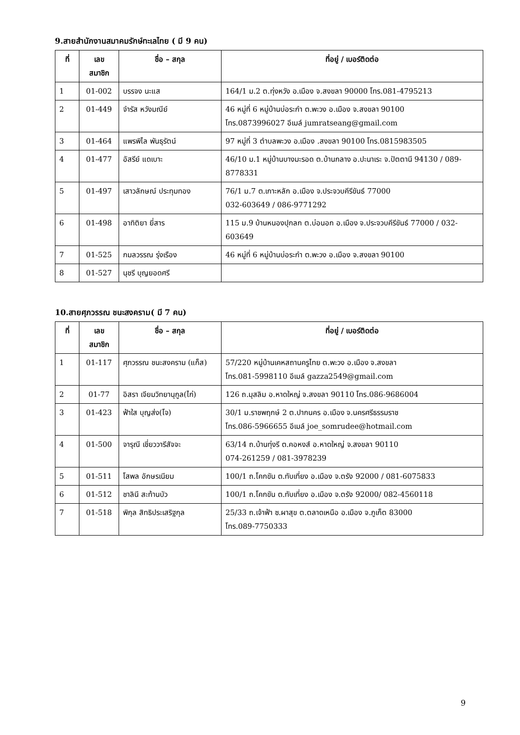9.สายสำนักงานสมาคมรักษ์ทะเลไทย ( มี 9 คน)
| ที่ | เลข สมาชิก | ชื่อ – สกุล | ที่อยู่ / เบอร์ติดต่อ |
| --- | --- | --- | --- |
| 1 | 01-002 | บรรจง นะแส | 164/1 ม.2 ต.ทุ่งหวัง อ.เมือง จ.สงขลา 90000 โทร.081-4795213 |
| 2 | 01-449 | จำรัส หวังมณีย์ | 46 หมู่ที่ 6 หมู่บ้านบ่อระกำ ต.พะวง อ.เมือง จ.สงขลา 90100 โทร.0873996027 อีเมล์ jumratseang@gmail.com |
| 3 | 01-464 | แพรพิไล พันธุรัตน์ | 97 หมู่ที่ 3 ตำบลพะวง อ.เมือง .สงขลา 90100 โทร.0815983505 |
| 4 | 01-477 | อัสรีย์ แดเบาะ | 46/10 ม.1 หมู่บ้านบางมะรอด ต.บ้านกลาง อ.ปะนาเระ จ.ปัตตานี 94130 / 089-8778331 |
| 5 | 01-497 | เสาวลักษณ์ ประทุมทอง | 76/1 ม.7 ต.เกาะหลัก อ.เมือง จ.ประจวบคีรีขันธ์ 77000 032-603649 / 086-9771292 |
| 6 | 01-498 | อาทิติยา ยี่สาร | 115 ม.9 บ้านหนองปุกลก ต.บ่อนอก อ.เมือง จ.ประจวบคีรีขันธ์ 77000 / 032-603649 |
| 7 | 01-525 | กมลวรรณ รุ่งเรือง | 46 หมู่ที่ 6 หมู่บ้านบ่อระกำ ต.พะวง อ.เมือง จ.สงขลา 90100 |
| 8 | 01-527 | นุชรี บุญยอดศรี | |
10.สายศุภวรรณ ชนะสงคราม( มี 7 คน)
| ที่ | เลข สมาชิก | ชื่อ – สกุล | ที่อยู่ / เบอร์ติดต่อ |
| --- | --- | --- | --- |
| 1 | 01-117 | ศุภวรรณ ชนะสงคราม (แก็ส) | 57/220 หมู่บ้านเคหสถานครูไทย ต.พะวง อ.เมือง จ.สงขลา โทร.081-5998110 อีเมล์ gazza2549@gmail.com |
| 2 | 01-77 | อิสรา เจียมวิทยานุกูล(ไก่) | 126 ถ.มุสลิม อ.หาดใหญ่ จ.สงขลา 90110 โทร.086-9686004 |
| 3 | 01-423 | ฟ้าใส บุญส่ง(โจ) | 30/1 ม.ราชพฤกษ์ 2 ต.ปากนคร อ.เมือง จ.นครศรีธรรมราช โทร.086-5966655 อีเมล์ joe_somrudee@hotmail.com |
| 4 | 01-500 | จารุณี เชี่ยววารีสัจจะ | 63/14 ถ.บ้านทุ่งรี ต.คอหงส์ อ.หาดใหญ่ จ.สงขลา 90110 074-261259 / 081-3978239 |
| 5 | 01-511 | โสพล อักษรเนียม | 100/1 ถ.โคกขัน ต.ทับเที่ยง อ.เมือง จ.ตรัง 92000 / 081-6075833 |
| 6 | 01-512 | ชาลินี สะท้านบัว | 100/1 ถ.โคกขัน ต.ทับเที่ยง อ.เมือง จ.ตรัง 92000/ 082-4560118 |
| 7 | 01-518 | พิกุล สิทธิประเสริฐกุล | 25/33 ถ.เจ้าฟ้า ซ.ผาสุข ต.ตลาดเหนือ อ.เมือง จ.ภูเก็ต 83000 โทร.089-7750333 |
9